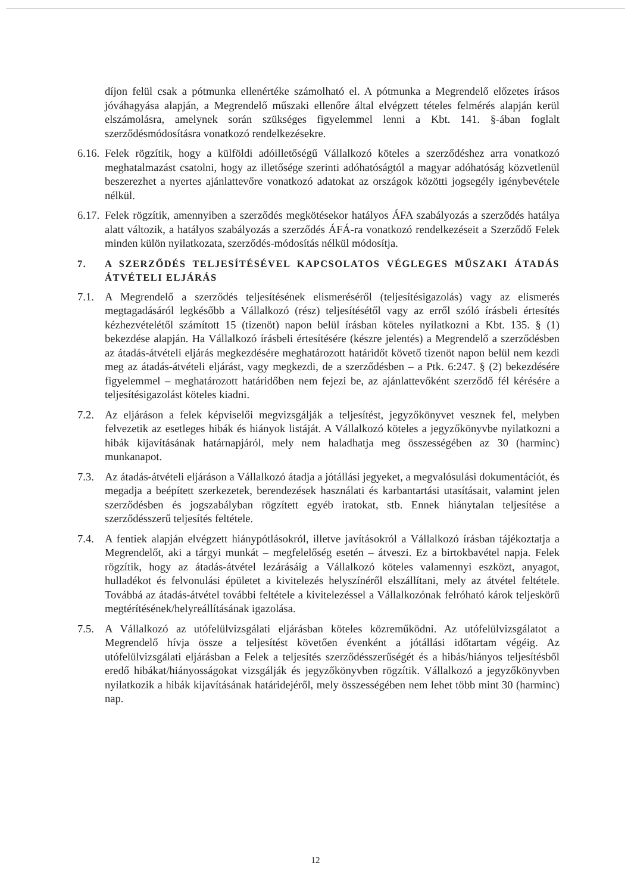díjon felül csak a pótmunka ellenértéke számolható el. A pótmunka a Megrendelő előzetes írásos jóváhagyása alapján, a Megrendelő műszaki ellenőre által elvégzett tételes felmérés alapján kerül elszámolásra, amelynek során szükséges figyelemmel lenni a Kbt. 141. §-ában foglalt szerződésmódosításra vonatkozó rendelkezésekre.
6.16.
Felek rögzítik, hogy a külföldi adóilletőségű Vállalkozó köteles a szerződéshez arra vonatkozó meghatalmazást csatolni, hogy az illetősége szerinti adóhatóságtól a magyar adóhatóság közvetlenül beszerezhet a nyertes ajánlattevőre vonatkozó adatokat az országok közötti jogsegély igénybevétele nélkül.
6.17.
Felek rögzítik, amennyiben a szerződés megkötésekor hatályos ÁFA szabályozás a szerződés hatálya alatt változik, a hatályos szabályozás a szerződés ÁFÁ-ra vonatkozó rendelkezéseit a Szerződő Felek minden külön nyilatkozata, szerződés-módosítás nélkül módosítja.
7. A SZERZŐDÉS TELJESÍTÉSÉVEL KAPCSOLATOS VÉGLEGES MŰSZAKI ÁTADÁS ÁTVÉTELI ELJÁRÁS
7.1. A Megrendelő a szerződés teljesítésének elismeréséről (teljesítésigazolás) vagy az elismerés megtagadásáról legkésőbb a Vállalkozó (rész) teljesítésétől vagy az erről szóló írásbeli értesítés kézhezvételétől számított 15 (tizenöt) napon belül írásban köteles nyilatkozni a Kbt. 135. § (1) bekezdése alapján. Ha Vállalkozó írásbeli értesítésére (készre jelentés) a Megrendelő a szerződésben az átadás-átvételi eljárás megkezdésére meghatározott határidőt követő tizenöt napon belül nem kezdi meg az átadás-átvételi eljárást, vagy megkezdi, de a szerződésben – a Ptk. 6:247. § (2) bekezdésére figyelemmel – meghatározott határidőben nem fejezi be, az ajánlattevőként szerződő fél kérésére a teljesítésigazolást köteles kiadni.
7.2. Az eljáráson a felek képviselői megvizsgálják a teljesítést, jegyzőkönyvet vesznek fel, melyben felvezetik az esetleges hibák és hiányok listáját. A Vállalkozó köteles a jegyzőkönyvbe nyilatkozni a hibák kijavításának határnapjáról, mely nem haladhatja meg összességében az 30 (harminc) munkanapot.
7.3. Az átadás-átvételi eljáráson a Vállalkozó átadja a jótállási jegyeket, a megvalósulási dokumentációt, és megadja a beépített szerkezetek, berendezések használati és karbantartási utasításait, valamint jelen szerződésben és jogszabályban rögzített egyéb iratokat, stb. Ennek hiánytalan teljesítése a szerződésszerű teljesítés feltétele.
7.4. A fentiek alapján elvégzett hiánypótlásokról, illetve javításokról a Vállalkozó írásban tájékoztatja a Megrendelőt, aki a tárgyi munkát – megfelelőség esetén – átveszi. Ez a birtokbavétel napja. Felek rögzítik, hogy az átadás-átvétel lezárásáig a Vállalkozó köteles valamennyi eszközt, anyagot, hulladékot és felvonulási épületet a kivitelezés helyszínéről elszállítani, mely az átvétel feltétele. Továbbá az átadás-átvétel további feltétele a kivitelezéssel a Vállalkozónak felróható károk teljeskörű megtérítésének/helyreállításának igazolása.
7.5. A Vállalkozó az utófelülvizsgálati eljárásban köteles közreműködni. Az utófelülvizsgálatot a Megrendelő hívja össze a teljesítést követően évenként a jótállási időtartam végéig. Az utófelülvizsgálati eljárásban a Felek a teljesítés szerződésszerűségét és a hibás/hiányos teljesítésből eredő hibákat/hiányosságokat vizsgálják és jegyzőkönyvben rögzítik. Vállalkozó a jegyzőkönyvben nyilatkozik a hibák kijavításának határidejéről, mely összességében nem lehet több mint 30 (harminc) nap.
12